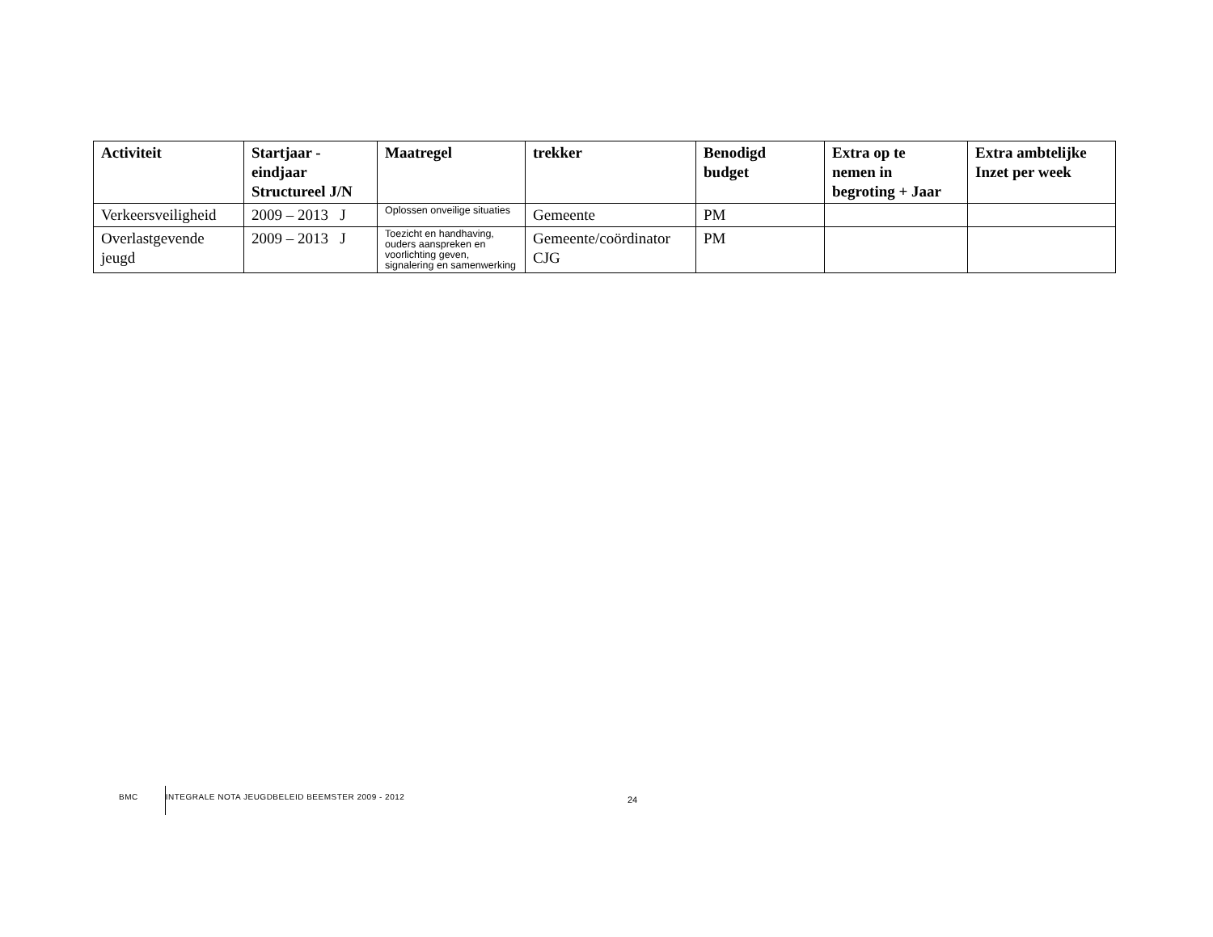| Activiteit | Startjaar - eindjaar Structureel J/N | Maatregel | trekker | Benodigd budget | Extra op te nemen in begroting + Jaar | Extra ambtelijke Inzet per week |
| --- | --- | --- | --- | --- | --- | --- |
| Verkeersveiligheid | 2009 – 2013 J | Oplossen onveilige situaties | Gemeente | PM | | |
| Overlastgevende jeugd | 2009 – 2013 J | Toezicht en handhaving, ouders aanspreken en voorlichting geven, signalering en samenwerking | Gemeente/coördinator CJG | PM | | |
BMC INTEGRALE NOTA JEUGDBELEID BEEMSTER 2009 - 2012
24